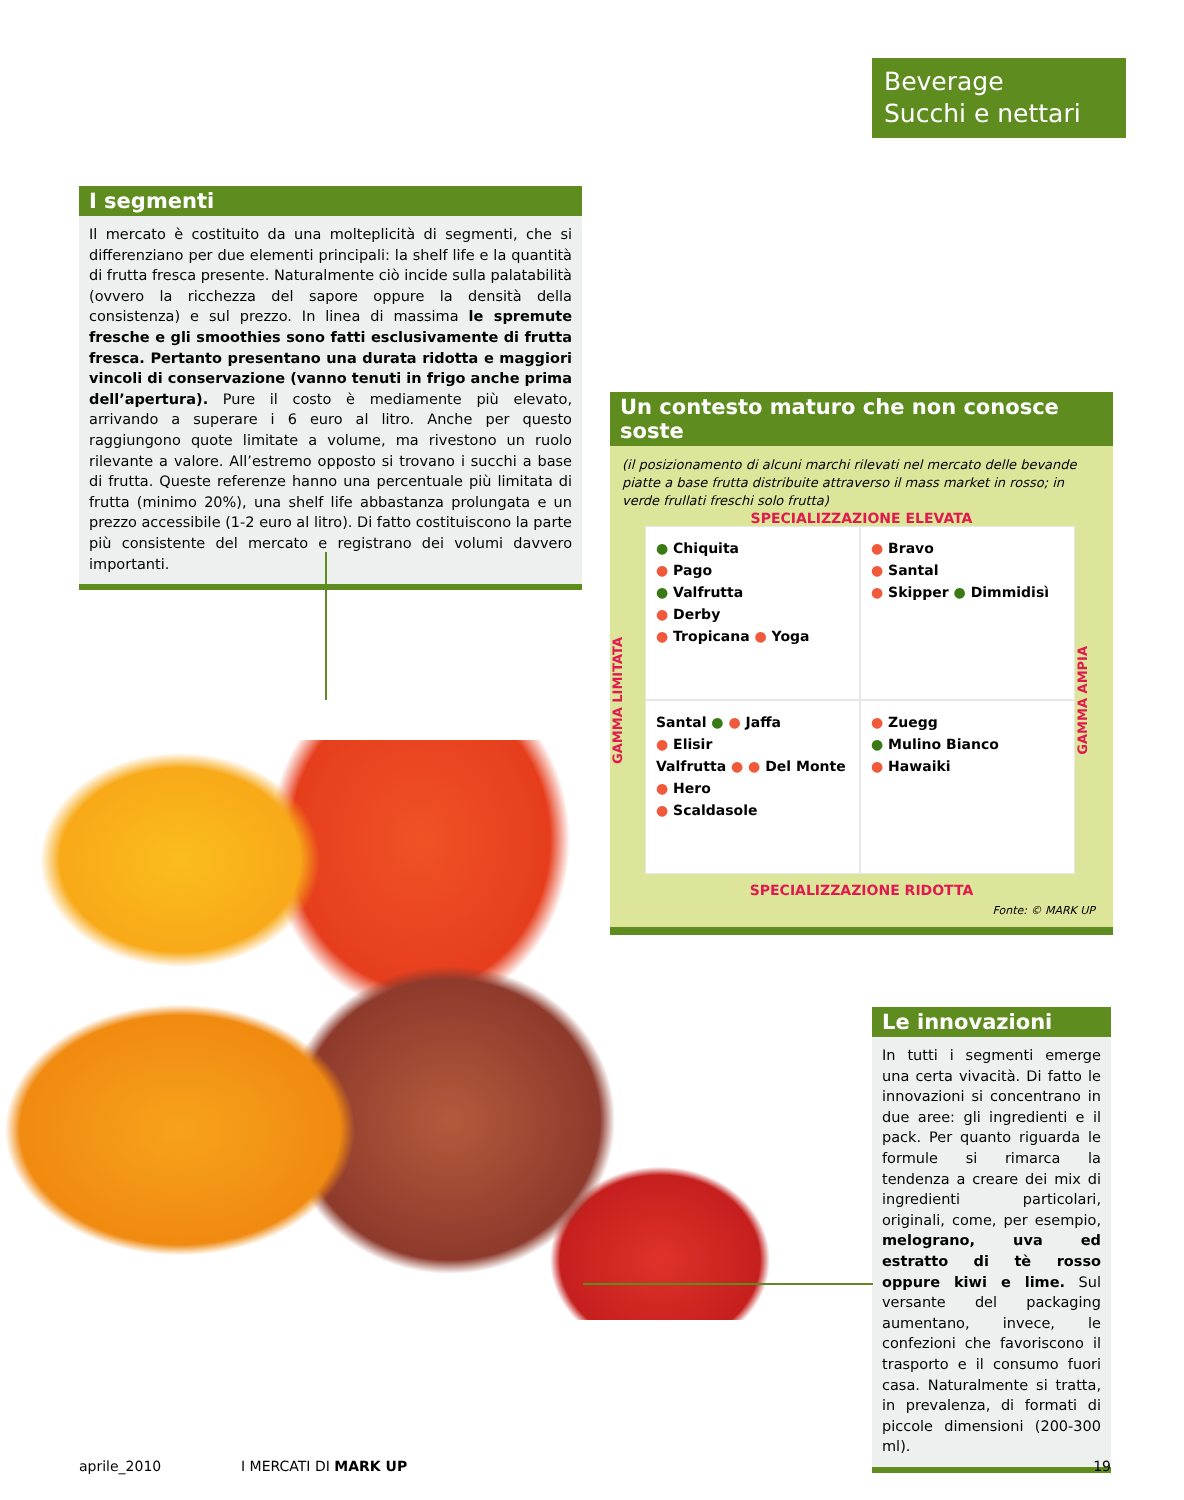Beverage
Succhi e nettari
I segmenti
Il mercato è costituito da una molteplicità di segmenti, che si differenziano per due elementi principali: la shelf life e la quantità di frutta fresca presente. Naturalmente ciò incide sulla palatabilità (ovvero la ricchezza del sapore oppure la densità della consistenza) e sul prezzo. In linea di massima le spremute fresche e gli smoothies sono fatti esclusivamente di frutta fresca. Pertanto presentano una durata ridotta e maggiori vincoli di conservazione (vanno tenuti in frigo anche prima dell’apertura). Pure il costo è mediamente più elevato, arrivando a superare i 6 euro al litro. Anche per questo raggiungono quote limitate a volume, ma rivestono un ruolo rilevante a valore. All’estremo opposto si trovano i succhi a base di frutta. Queste referenze hanno una percentuale più limitata di frutta (minimo 20%), una shelf life abbastanza prolungata e un prezzo accessibile (1-2 euro al litro). Di fatto costituiscono la parte più consistente del mercato e registrano dei volumi davvero importanti.
Un contesto maturo che non conosce soste
(il posizionamento di alcuni marchi rilevati nel mercato delle bevande piatte a base frutta distribuite attraverso il mass market in rosso; in verde frullati freschi solo frutta)
SPECIALIZZAZIONE ELEVATA
GAMMA LIMITATA
● Chiquita
● Pago
● Valfrutta
● Derby
● Tropicana ● Yoga
● Bravo
● Santal
● Skipper ● Dimmidisì
Santal ● ● Jaffa
● Elisir
Valfrutta ● ● Del Monte
● Hero
● Scaldasole
● Zuegg
● Mulino Bianco
● Hawaiki
GAMMA AMPIA
SPECIALIZZAZIONE RIDOTTA
Fonte: © MARK UP
Le innovazioni
In tutti i segmenti emerge una certa vivacità. Di fatto le innovazioni si concentrano in due aree: gli ingredienti e il pack. Per quanto riguarda le formule si rimarca la tendenza a creare dei mix di ingredienti particolari, originali, come, per esempio, melograno, uva ed estratto di tè rosso oppure kiwi e lime. Sul versante del packaging aumentano, invece, le confezioni che favoriscono il trasporto e il consumo fuori casa. Naturalmente si tratta, in prevalenza, di formati di piccole dimensioni (200-300 ml).
aprile_2010 I MERCATI DI MARK UP 19